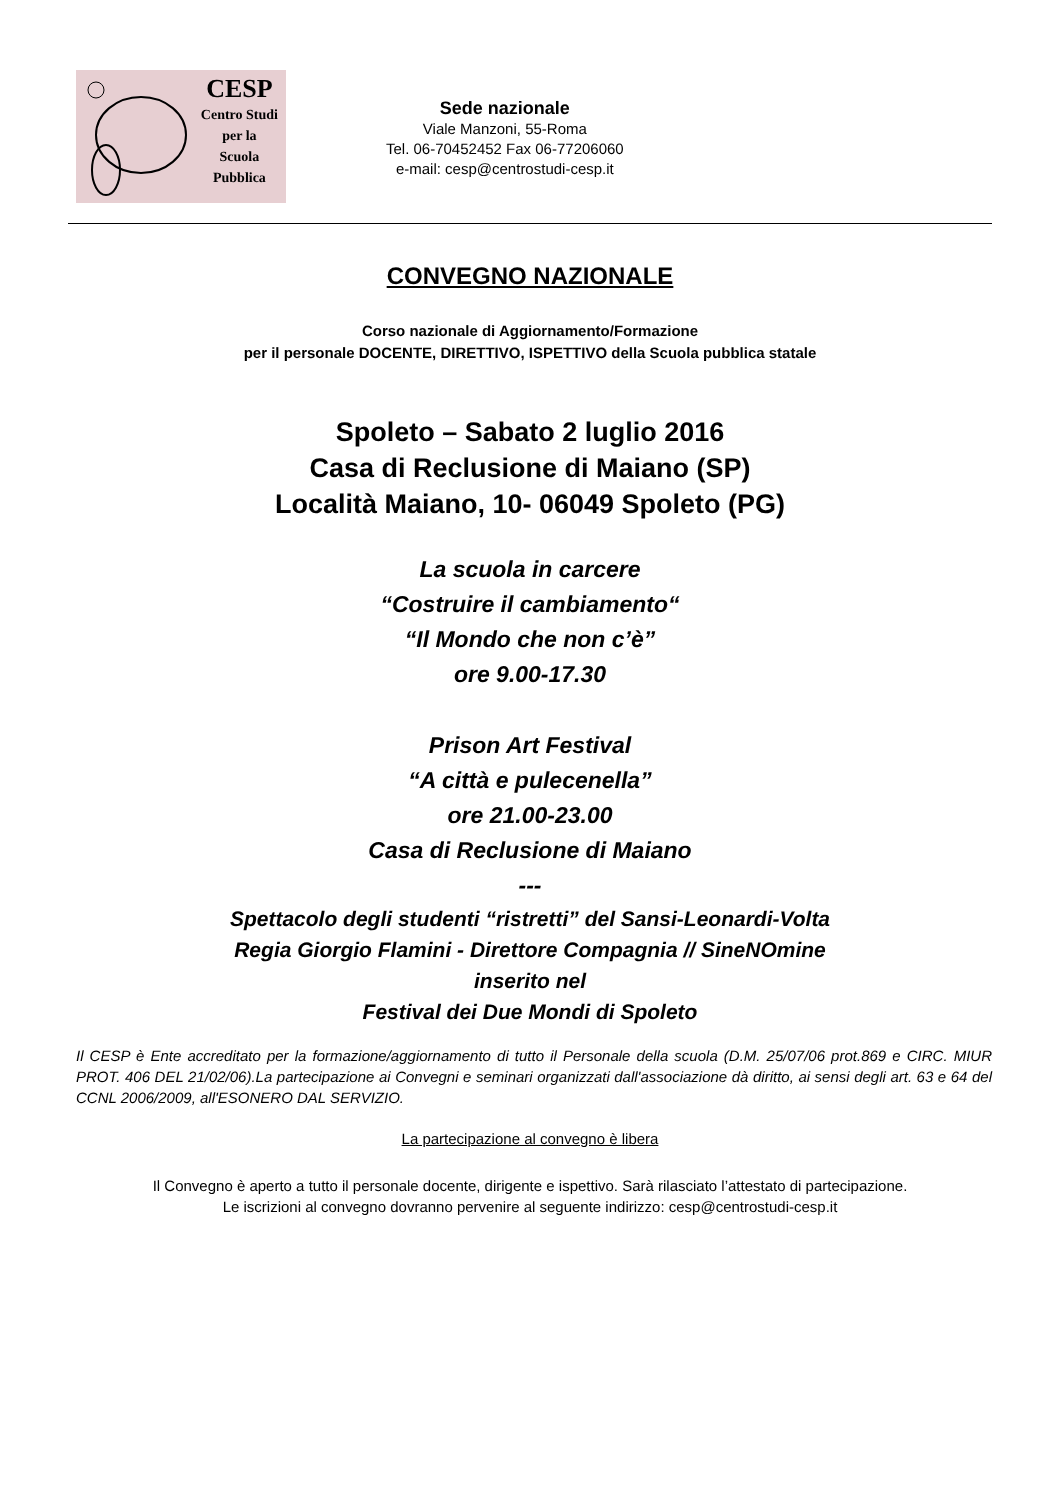CESP
Centro Studi
per la
Scuola
Pubblica
Sede nazionale
Viale Manzoni, 55-Roma
Tel. 06-70452452 Fax 06-77206060
e-mail: cesp@centrostudi-cesp.it
CONVEGNO NAZIONALE
Corso nazionale di Aggiornamento/Formazione
per il personale DOCENTE, DIRETTIVO, ISPETTIVO della Scuola pubblica statale
Spoleto – Sabato 2 luglio 2016
Casa di Reclusione di Maiano (SP)
Località Maiano, 10- 06049 Spoleto (PG)
La scuola in carcere
“Costruire il cambiamento“
“Il Mondo che non c’è”
ore 9.00-17.30
Prison Art Festival
“A città e pulecenella”
ore 21.00-23.00
Casa di Reclusione di Maiano
---
Spettacolo degli studenti “ristretti” del Sansi-Leonardi-Volta
Regia Giorgio Flamini - Direttore Compagnia // SineNOmine
inserito nel
Festival dei Due Mondi di Spoleto
Il CESP è Ente accreditato per la formazione/aggiornamento di tutto il Personale della scuola (D.M. 25/07/06 prot.869 e CIRC. MIUR PROT. 406 DEL 21/02/06).La partecipazione ai Convegni e seminari organizzati dall'associazione dà diritto, ai sensi degli art. 63 e 64 del CCNL 2006/2009, all'ESONERO DAL SERVIZIO.
La partecipazione al convegno è libera
Il Convegno è aperto a tutto il personale docente, dirigente e ispettivo. Sarà rilasciato l’attestato di partecipazione.
Le iscrizioni al convegno dovranno pervenire al seguente indirizzo: cesp@centrostudi-cesp.it